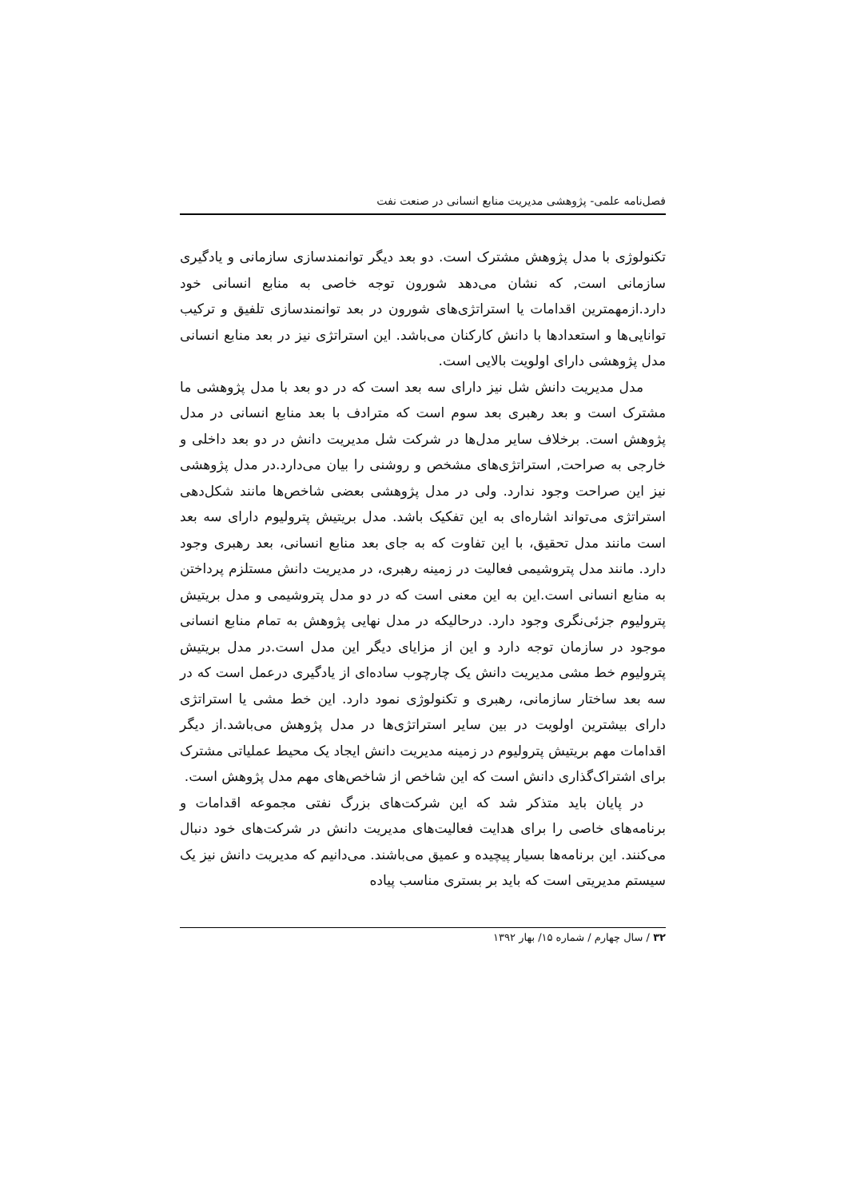فصل‌نامه علمی- پژوهشی مدیریت منابع انسانی در صنعت نفت
تکنولوژی با مدل پژوهش مشترک است. دو بعد دیگر توانمندسازی سازمانی و یادگیری سازمانی است, که نشان می‌دهد شورون توجه خاصی به منابع انسانی خود دارد.ازمهمترین اقدامات یا استراتژی‌های شورون در بعد توانمندسازی تلفیق و ترکیب توانایی‌ها و استعدادها با دانش کارکنان می‌باشد. این استراتژی نیز در بعد منابع انسانی مدل پژوهشی دارای اولویت بالایی است.
مدل مدیریت دانش شل نیز دارای سه بعد است که در دو بعد با مدل پژوهشی ما مشترک است و بعد رهبری بعد سوم است که مترادف با بعد منابع انسانی در مدل پژوهش است. برخلاف سایر مدل‌ها در شرکت شل مدیریت دانش در دو بعد داخلی و خارجی به صراحت, استراتژی‌های مشخص و روشنی را بیان می‌دارد.در مدل پژوهشی نیز این صراحت وجود ندارد. ولی در مدل پژوهشی بعضی شاخص‌ها مانند شکل‌دهی استراتژی می‌تواند اشاره‌ای به این تفکیک باشد. مدل بریتیش پترولیوم دارای سه بعد است مانند مدل تحقیق، با این تفاوت که به جای بعد منابع انسانی، بعد رهبری وجود دارد. مانند مدل پتروشیمی فعالیت در زمینه رهبری، در مدیریت دانش مستلزم پرداختن به منابع انسانی است.این به این معنی است که در دو مدل پتروشیمی و مدل بریتیش پترولیوم جزئی‌نگری وجود دارد. درحالیکه در مدل نهایی پژوهش به تمام منابع انسانی موجود در سازمان توجه دارد و این از مزایای دیگر این مدل است.در مدل بریتیش پترولیوم خط مشی مدیریت دانش یک چارچوب ساده‌ای از یادگیری درعمل است که در سه بعد ساختار سازمانی، رهبری و تکنولوژی نمود دارد. این خط مشی یا استراتژی دارای بیشترین اولویت در بین سایر استراتژی‌ها در مدل پژوهش می‌باشد.از دیگر اقدامات مهم بریتیش پترولیوم در زمینه مدیریت دانش ایجاد یک محیط عملیاتی مشترک برای اشتراک‌گذاری دانش است که این شاخص از شاخص‌های مهم مدل پژوهش است.
در پایان باید متذکر شد که این شرکت‌های بزرگ نفتی مجموعه اقدامات و برنامه‌های خاصی را برای هدایت فعالیت‌های مدیریت دانش در شرکت‌های خود دنبال می‌کنند. این برنامه‌ها بسیار پیچیده و عمیق می‌باشند. می‌دانیم که مدیریت دانش نیز یک سیستم مدیریتی است که باید بر بستری مناسب پیاده
۳۲ / سال چهارم / شماره ۱۵/ بهار ۱۳۹۲